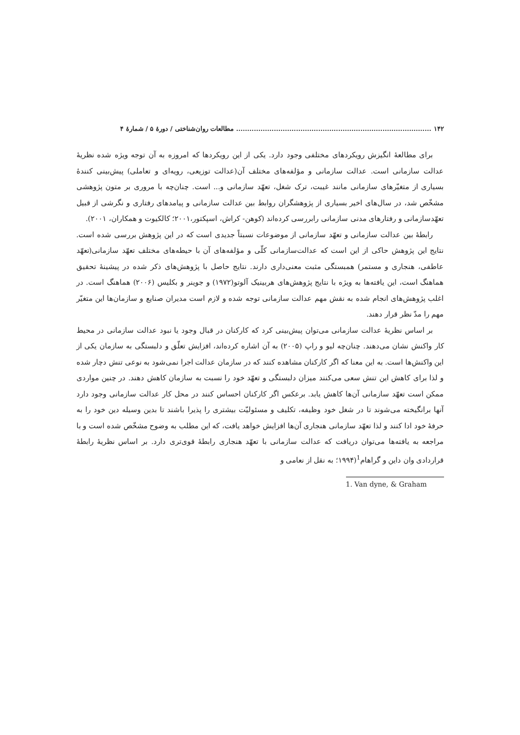۱۴۲ ........................................................................................ مطالعات روان‌شناختی / دورهٔ ۵ / شمارهٔ ۴
برای مطالعهٔ انگیزش رویکردهای مختلفی وجود دارد. یکی از این رویکردها که امروزه به آن توجه ویژه شده نظریهٔ عدالت سازمانی است. عدالت سازمانی و مؤلفه‌های مختلف آن(عدالت توزیعی، رویه‌ای و تعاملی) پیش‌بینی کنندهٔ بسیاری از متغیّرهای سازمانی مانند غیبت، ترک شغل، تعهّد سازمانی و... است. چنان‌چه با مروری بر متون پژوهشی مشخّص شد، در سال‌های اخیر بسیاری از پژوهشگران روابط بین عدالت سازمانی و پیامدهای رفتاری و نگرشی از قبیل تعهّدسازمانی و رفتارهای مدنی سازمانی رابررسی کرده‌اند (کوهن- کراش، اسپکتور،۲۰۰۱؛ کالکیوت و همکاران، ۲۰۰۱).
رابطهٔ بین عدالت سازمانی و تعهّد سازمانی از موضوعات نسبتاً جدیدی است که در این پژوهش بررسی شده است. نتایج این پژوهش حاکی از این است که عدالت‌سازمانی کلّی و مؤلفه‌های آن با حیطه‌های مختلف تعهّد سازمانی(تعهّد عاطفی، هنجاری و مستمر) همبستگی مثبت معنی‌داری دارند. نتایج حاصل با پژوهش‌های ذکر شده در پیشینهٔ تحقیق هماهنگ است، این یافته‌ها به ویژه با نتایج پژوهش‌های هربینیک آلوتو(۱۹۷۲) و جوینر و بکلیس (۲۰۰۶) هماهنگ است. در اغلب پژوهش‌های انجام شده به نقش مهم عدالت سازمانی توجه شده و لازم است مدیران صنایع و سازمان‌ها این متغیّر مهم را مدّ نظر قرار دهند.
بر اساس نظریهٔ عدالت سازمانی می‌توان پیش‌بینی کرد که کارکنان در قبال وجود یا نبود عدالت سازمانی در محیط کار واکنش نشان می‌دهند. چنان‌چه لیو و راپ (۲۰۰۵) به آن اشاره کرده‌اند، افزایش تعلّق و دلبستگی به سازمان یکی از این واکنش‌ها است. به این معنا که اگر کارکنان مشاهده کنند که در سازمان عدالت اجرا نمی‌شود به نوعی تنش دچار شده و لذا برای کاهش این تنش سعی می‌کنند میزان دلبستگی و تعهّد خود را نسبت به سازمان کاهش دهند. در چنین مواردی ممکن است تعهّد سازمانی آن‌ها کاهش یابد. برعکس اگر کارکنان احساس کنند در محل کار عدالت سازمانی وجود دارد آنها برانگیخته می‌شوند تا در شغل خود وظیفه، تکلیف و مسئولیّت بیشتری را پذیرا باشند تا بدین وسیله دین خود را به حرفهٔ خود ادا کنند و لذا تعهّد سازمانی هنجاری آن‌ها افزایش خواهد یافت، که این مطلب به وضوح مشخّص شده است و با مراجعه به یافته‌ها می‌توان دریافت که عدالت سازمانی با تعهّد هنجاری رابطهٔ قوی‌تری دارد. بر اساس نظریهٔ رابطهٔ قراردادی وان داین و گراهام<sup>1</sup>(۱۹۹۴؛ به نقل از نعامی و
1. Van dyne, & Graham